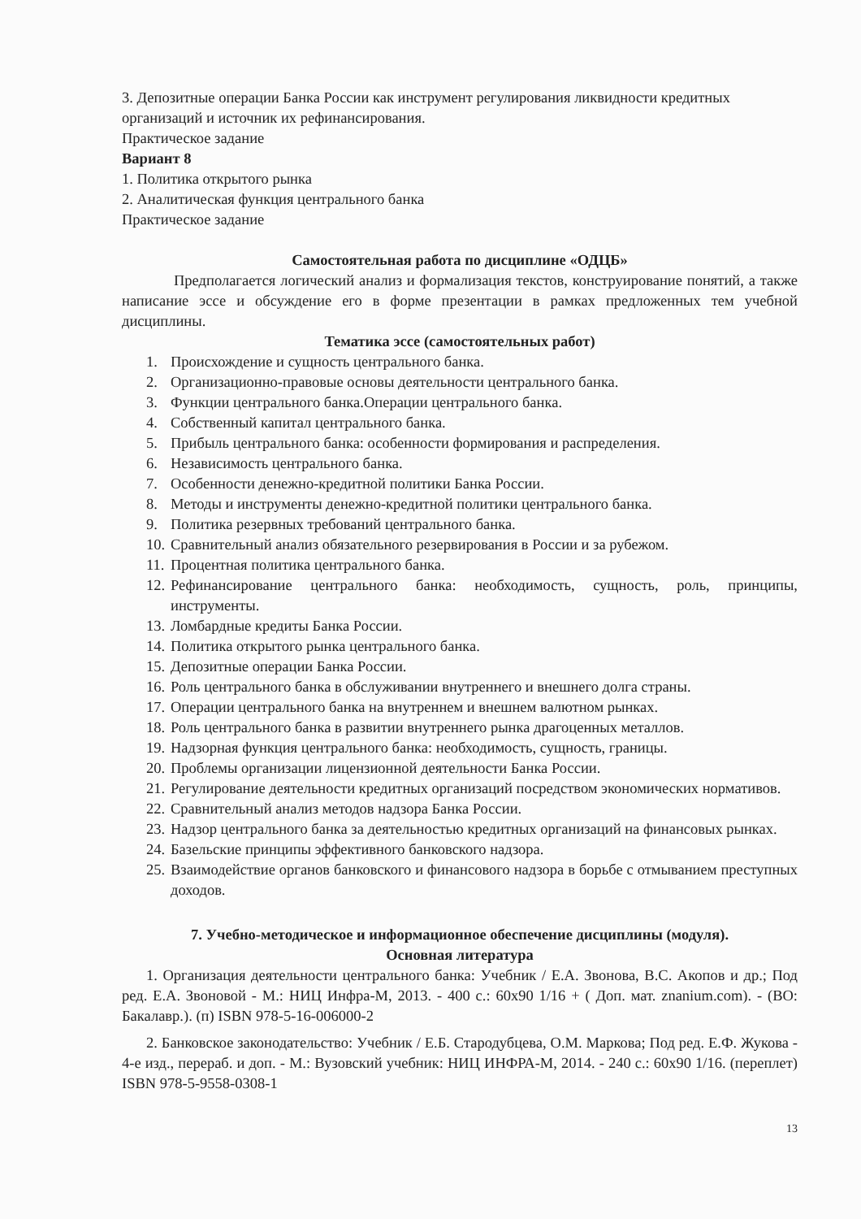3. Депозитные операции Банка России как инструмент регулирования ликвидности кредитных организаций и источник их рефинансирования.
Практическое задание
Вариант 8
1. Политика открытого рынка
2. Аналитическая функция центрального банка
Практическое задание
Самостоятельная работа по дисциплине «ОДЦБ»
Предполагается логический анализ и формализация текстов, конструирование понятий, а также написание эссе и обсуждение его в форме презентации в рамках предложенных тем учебной дисциплины.
Тематика эссе (самостоятельных работ)
1. Происхождение и сущность центрального банка.
2. Организационно-правовые основы деятельности центрального банка.
3. Функции центрального банка.Операции центрального банка.
4. Собственный капитал центрального банка.
5. Прибыль центрального банка: особенности формирования и распределения.
6. Независимость центрального банка.
7. Особенности денежно-кредитной политики Банка России.
8. Методы и инструменты денежно-кредитной политики центрального банка.
9. Политика резервных требований центрального банка.
10. Сравнительный анализ обязательного резервирования в России и за рубежом.
11. Процентная политика центрального банка.
12. Рефинансирование центрального банка: необходимость, сущность, роль, принципы, инструменты.
13. Ломбардные кредиты Банка России.
14. Политика открытого рынка центрального банка.
15. Депозитные операции Банка России.
16. Роль центрального банка в обслуживании внутреннего и внешнего долга страны.
17. Операции центрального банка на внутреннем и внешнем валютном рынках.
18. Роль центрального банка в развитии внутреннего рынка драгоценных металлов.
19. Надзорная функция центрального банка: необходимость, сущность, границы.
20. Проблемы организации лицензионной деятельности Банка России.
21. Регулирование деятельности кредитных организаций посредством экономических нормативов.
22. Сравнительный анализ методов надзора Банка России.
23. Надзор центрального банка за деятельностью кредитных организаций на финансовых рынках.
24. Базельские принципы эффективного банковского надзора.
25. Взаимодействие органов банковского и финансового надзора в борьбе с отмыванием преступных доходов.
7. Учебно-методическое и информационное обеспечение дисциплины (модуля).
Основная литература
1. Организация деятельности центрального банка: Учебник / Е.А. Звонова, В.С. Акопов и др.; Под ред. Е.А. Звоновой - М.: НИЦ Инфра-М, 2013. - 400 с.: 60x90 1/16 + ( Доп. мат. znanium.com). - (ВО: Бакалавр.). (п) ISBN 978-5-16-006000-2
2. Банковское законодательство: Учебник / Е.Б. Стародубцева, О.М. Маркова; Под ред. Е.Ф. Жукова - 4-е изд., перераб. и доп. - М.: Вузовский учебник: НИЦ ИНФРА-М, 2014. - 240 с.: 60x90 1/16. (переплет) ISBN 978-5-9558-0308-1
13